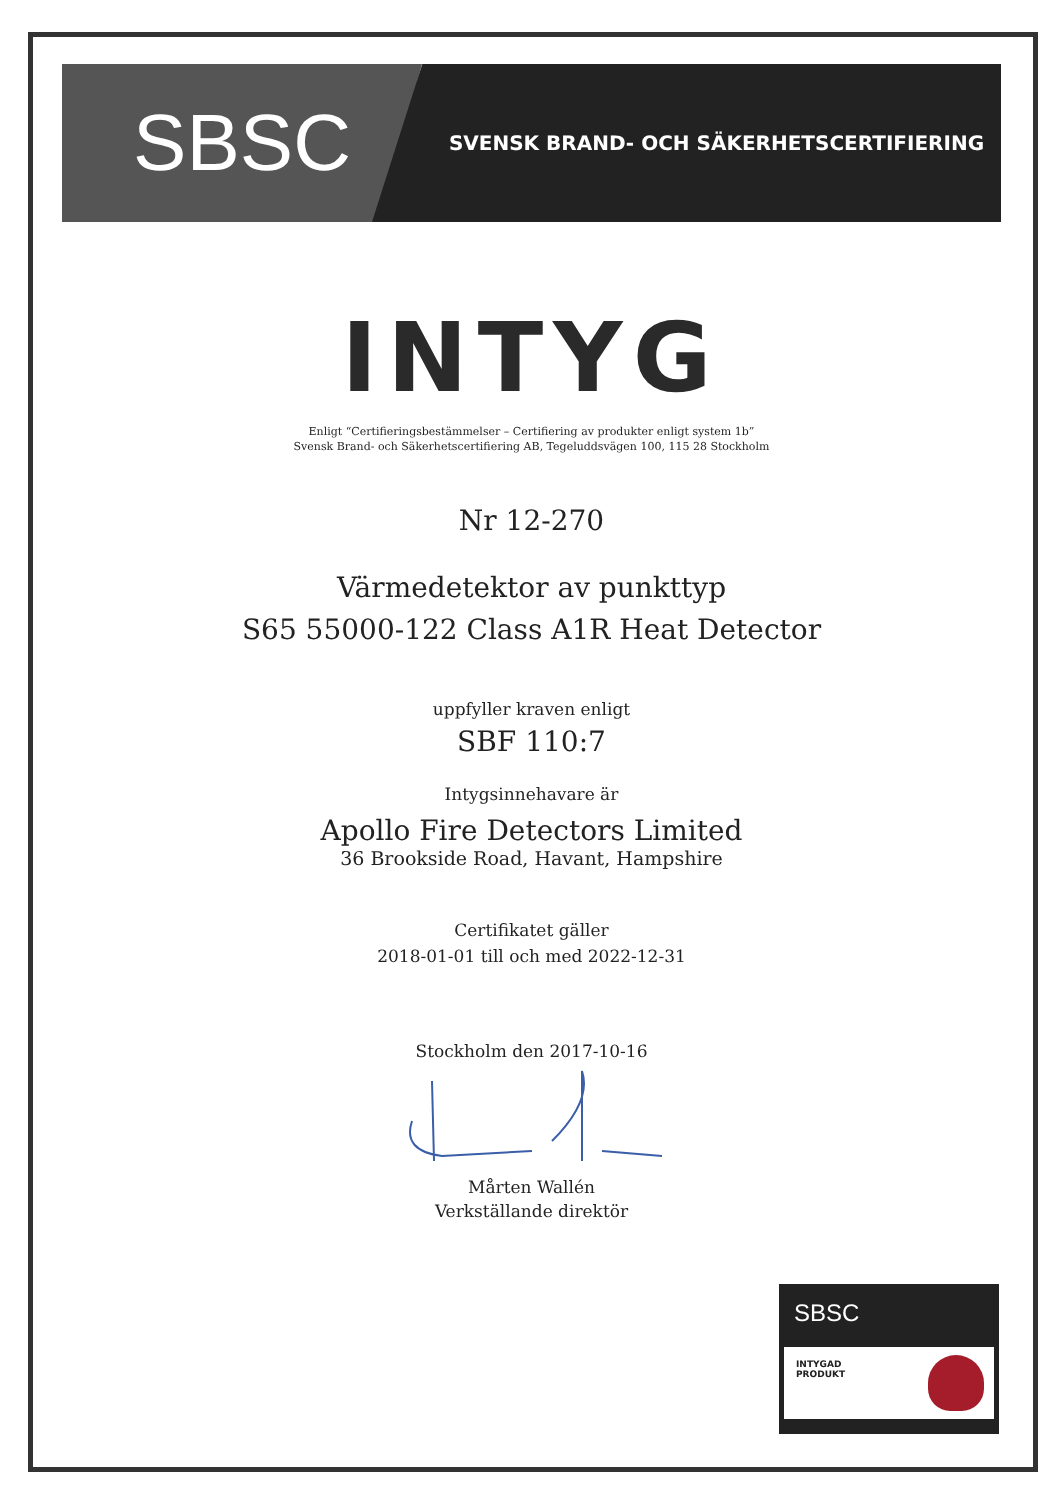SBSC
SVENSK BRAND- OCH SÄKERHETSCERTIFIERING
INTYG
Enligt “Certifieringsbestämmelser – Certifiering av produkter enligt system 1b”
Svensk Brand- och Säkerhetscertifiering AB, Tegeluddsvägen 100, 115 28 Stockholm
Nr 12-270
Värmedetektor av punkttyp
S65 55000-122 Class A1R Heat Detector
uppfyller kraven enligt
SBF 110:7
Intygsinnehavare är
Apollo Fire Detectors Limited
36 Brookside Road, Havant, Hampshire
Certifikatet gäller
2018-01-01 till och med 2022-12-31
Stockholm den 2017-10-16
Mårten Wallén
Verkställande direktör
SBSC
INTYGAD
PRODUKT